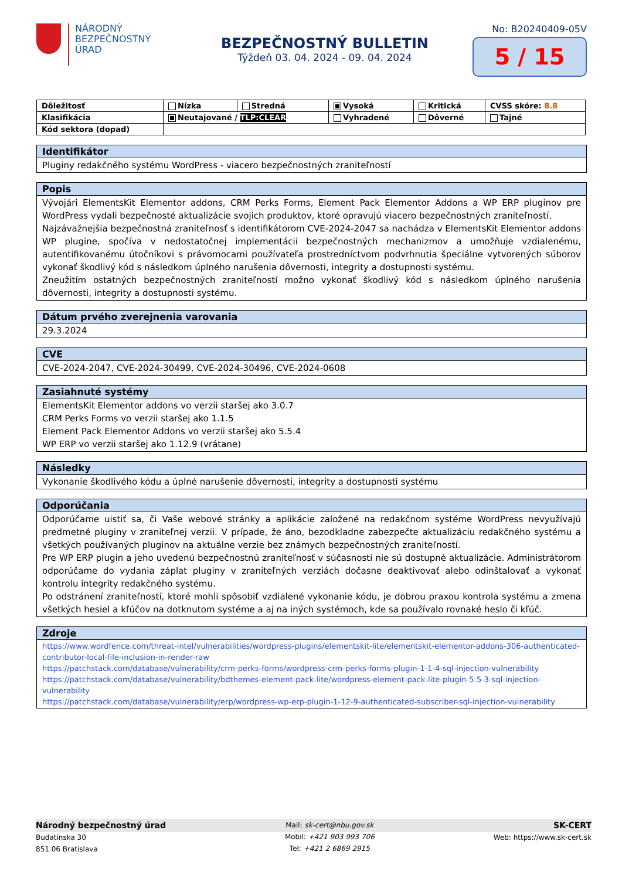NÁRODNÝ
BEZPEČNOSTNÝ
ÚRAD
BEZPEČNOSTNÝ BULLETIN
Týždeň 03. 04. 2024 - 09. 04. 2024
No: B20240409-05V
5 / 15
| Dôležitosť | Nízka | Stredná | Vysoká | Kritická | CVSS skóre: 8.8 |
| Klasifikácia | Neutajované / TLP:CLEAR | | Vyhradené | Dôverné | Tajné |
| Kód sektora (dopad) | | | | | |
Identifikátor
Pluginy redakčného systému WordPress - viacero bezpečnostných zraniteľností
Popis
Vývojári ElementsKit Elementor addons, CRM Perks Forms, Element Pack Elementor Addons a WP ERP pluginov pre WordPress vydali bezpečnosté aktualizácie svojich produktov, ktoré opravujú viacero bezpečnostných zraniteľností.
Najzávažnejšia bezpečnostná zraniteľnosť s identifikátorom CVE-2024-2047 sa nachádza v ElementsKit Elementor addons WP plugine, spočíva v nedostatočnej implementácii bezpečnostných mechanizmov a umožňuje vzdialenému, autentifikovanému útočníkovi s právomocami používateľa prostredníctvom podvrhnutia špeciálne vytvorených súborov vykonať škodlivý kód s následkom úplného narušenia dôvernosti, integrity a dostupnosti systému.
Zneužitím ostatných bezpečnostných zraniteľností možno vykonať škodlivý kód s následkom úplného narušenia dôvernosti, integrity a dostupnosti systému.
Dátum prvého zverejnenia varovania
29.3.2024
CVE
CVE-2024-2047, CVE-2024-30499, CVE-2024-30496, CVE-2024-0608
Zasiahnuté systémy
ElementsKit Elementor addons vo verzii staršej ako 3.0.7
CRM Perks Forms vo verzii staršej ako 1.1.5
Element Pack Elementor Addons vo verzii staršej ako 5.5.4
WP ERP vo verzii staršej ako 1.12.9 (vrátane)
Následky
Vykonanie škodlivého kódu a úplné narušenie dôvernosti, integrity a dostupnosti systému
Odporúčania
Odporúčame uistiť sa, či Vaše webové stránky a aplikácie založené na redakčnom systéme WordPress nevyužívajú predmetné pluginy v zraniteľnej verzii. V prípade, že áno, bezodkladne zabezpečte aktualizáciu redakčného systému a všetkých používaných pluginov na aktuálne verzie bez známych bezpečnostných zraniteľností.
Pre WP ERP plugin a jeho uvedenú bezpečnostnú zraniteľnosť v súčasnosti nie sú dostupné aktualizácie. Administrátorom odporúčame do vydania záplat pluginy v zraniteľných verziách dočasne deaktivovať alebo odinštalovať a vykonať kontrolu integrity redakčného systému.
Po odstránení zraniteľností, ktoré mohli spôsobiť vzdialené vykonanie kódu, je dobrou praxou kontrola systému a zmena všetkých hesiel a kľúčov na dotknutom systéme a aj na iných systémoch, kde sa používalo rovnaké heslo či kľúč.
Zdroje
https://www.wordfence.com/threat-intel/vulnerabilities/wordpress-plugins/elementskit-lite/elementskit-elementor-addons-306-authenticated-contributor-local-file-inclusion-in-render-raw
https://patchstack.com/database/vulnerability/crm-perks-forms/wordpress-crm-perks-forms-plugin-1-1-4-sql-injection-vulnerability
https://patchstack.com/database/vulnerability/bdthemes-element-pack-lite/wordpress-element-pack-lite-plugin-5-5-3-sql-injection-vulnerability
https://patchstack.com/database/vulnerability/erp/wordpress-wp-erp-plugin-1-12-9-authenticated-subscriber-sql-injection-vulnerability
Národný bezpečnostný úrad
Budatínska 30
851 06 Bratislava
Mail: sk-cert@nbu.gov.sk
Mobil: +421 903 993 706
Tel: +421 2 6869 2915
SK-CERT
Web: https://www.sk-cert.sk